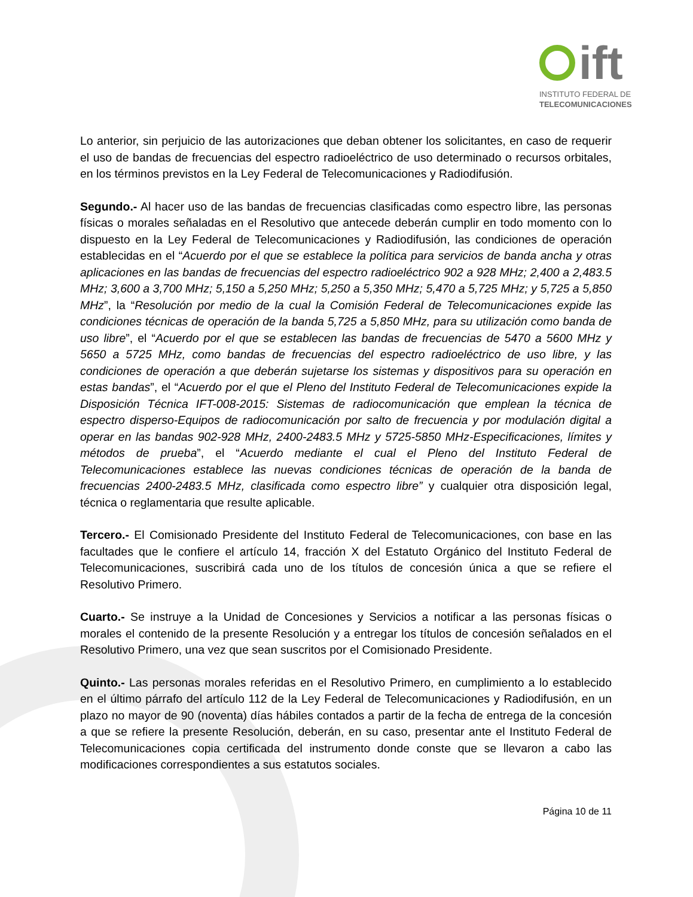ift
INSTITUTO FEDERAL DE
TELECOMUNICACIONES
Lo anterior, sin perjuicio de las autorizaciones que deban obtener los solicitantes, en caso de requerir el uso de bandas de frecuencias del espectro radioeléctrico de uso determinado o recursos orbitales, en los términos previstos en la Ley Federal de Telecomunicaciones y Radiodifusión.
Segundo.- Al hacer uso de las bandas de frecuencias clasificadas como espectro libre, las personas físicas o morales señaladas en el Resolutivo que antecede deberán cumplir en todo momento con lo dispuesto en la Ley Federal de Telecomunicaciones y Radiodifusión, las condiciones de operación establecidas en el “Acuerdo por el que se establece la política para servicios de banda ancha y otras aplicaciones en las bandas de frecuencias del espectro radioeléctrico 902 a 928 MHz; 2,400 a 2,483.5 MHz; 3,600 a 3,700 MHz; 5,150 a 5,250 MHz; 5,250 a 5,350 MHz; 5,470 a 5,725 MHz; y 5,725 a 5,850 MHz”, la “Resolución por medio de la cual la Comisión Federal de Telecomunicaciones expide las condiciones técnicas de operación de la banda 5,725 a 5,850 MHz, para su utilización como banda de uso libre”, el “Acuerdo por el que se establecen las bandas de frecuencias de 5470 a 5600 MHz y 5650 a 5725 MHz, como bandas de frecuencias del espectro radioeléctrico de uso libre, y las condiciones de operación a que deberán sujetarse los sistemas y dispositivos para su operación en estas bandas”, el “Acuerdo por el que el Pleno del Instituto Federal de Telecomunicaciones expide la Disposición Técnica IFT-008-2015: Sistemas de radiocomunicación que emplean la técnica de espectro disperso-Equipos de radiocomunicación por salto de frecuencia y por modulación digital a operar en las bandas 902-928 MHz, 2400-2483.5 MHz y 5725-5850 MHz-Especificaciones, límites y métodos de prueba”, el “Acuerdo mediante el cual el Pleno del Instituto Federal de Telecomunicaciones establece las nuevas condiciones técnicas de operación de la banda de frecuencias 2400-2483.5 MHz, clasificada como espectro libre” y cualquier otra disposición legal, técnica o reglamentaria que resulte aplicable.
Tercero.- El Comisionado Presidente del Instituto Federal de Telecomunicaciones, con base en las facultades que le confiere el artículo 14, fracción X del Estatuto Orgánico del Instituto Federal de Telecomunicaciones, suscribirá cada uno de los títulos de concesión única a que se refiere el Resolutivo Primero.
Cuarto.- Se instruye a la Unidad de Concesiones y Servicios a notificar a las personas físicas o morales el contenido de la presente Resolución y a entregar los títulos de concesión señalados en el Resolutivo Primero, una vez que sean suscritos por el Comisionado Presidente.
Quinto.- Las personas morales referidas en el Resolutivo Primero, en cumplimiento a lo establecido en el último párrafo del artículo 112 de la Ley Federal de Telecomunicaciones y Radiodifusión, en un plazo no mayor de 90 (noventa) días hábiles contados a partir de la fecha de entrega de la concesión a que se refiere la presente Resolución, deberán, en su caso, presentar ante el Instituto Federal de Telecomunicaciones copia certificada del instrumento donde conste que se llevaron a cabo las modificaciones correspondientes a sus estatutos sociales.
Página 10 de 11